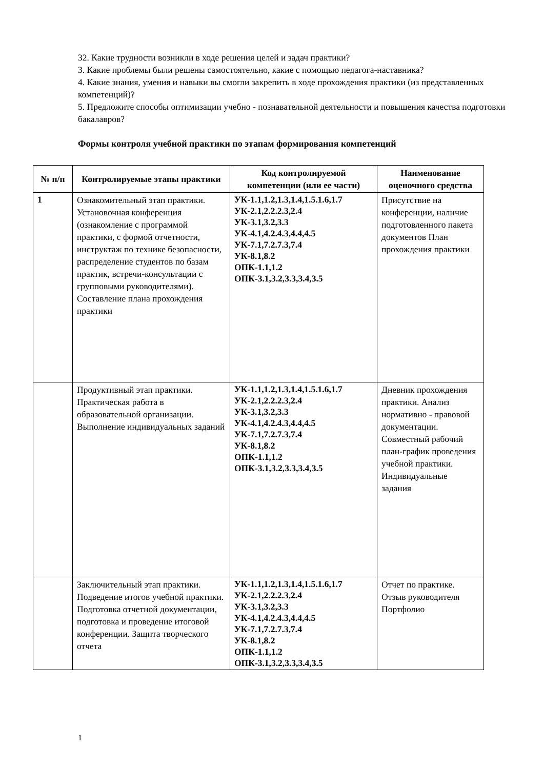32. Какие трудности возникли в ходе решения целей и задач практики?
3. Какие проблемы были решены самостоятельно, какие с помощью педагога-наставника?
4. Какие знания, умения и навыки вы смогли закрепить в ходе прохождения практики (из представленных компетенций)?
5. Предложите способы оптимизации учебно - познавательной деятельности и повышения качества подготовки бакалавров?
Формы контроля учебной практики по этапам формирования компетенций
| № п/п | Контролируемые этапы практики | Код контролируемой компетенции (или ее части) | Наименование оценочного средства |
| --- | --- | --- | --- |
| 1 | Ознакомительный этап практики. Установочная конференция (ознакомление с программой практики, с формой отчетности, инструктаж по технике безопасности, распределение студентов по базам практик, встречи-консультации с групповыми руководителями). Составление плана прохождения практики | УК-1.1,1.2,1.3,1.4,1.5.1.6,1.7 УК-2.1,2.2.2.3,2.4 УК-3.1,3.2,3.3 УК-4.1,4.2.4.3,4.4,4.5 УК-7.1,7.2.7.3,7.4 УК-8.1,8.2 ОПК-1.1,1.2 ОПК-3.1,3.2,3.3,3.4,3.5 | Присутствие на конференции, наличие подготовленного пакета документов План прохождения практики |
| | Продуктивный этап практики. Практическая работа в образовательной организации. Выполнение индивидуальных заданий | УК-1.1,1.2,1.3,1.4,1.5.1.6,1.7 УК-2.1,2.2.2.3,2.4 УК-3.1,3.2,3.3 УК-4.1,4.2.4.3,4.4,4.5 УК-7.1,7.2.7.3,7.4 УК-8.1,8.2 ОПК-1.1,1.2 ОПК-3.1,3.2,3.3,3.4,3.5 | Дневник прохождения практики. Анализ нормативно - правовой документации. Совместный рабочий план-график проведения учебной практики. Индивидуальные задания |
| | Заключительный этап практики. Подведение итогов учебной практики. Подготовка отчетной документации, подготовка и проведение итоговой конференции. Защита творческого отчета | УК-1.1,1.2,1.3,1.4,1.5.1.6,1.7 УК-2.1,2.2.2.3,2.4 УК-3.1,3.2,3.3 УК-4.1,4.2.4.3,4.4,4.5 УК-7.1,7.2.7.3,7.4 УК-8.1,8.2 ОПК-1.1,1.2 ОПК-3.1,3.2,3.3,3.4,3.5 | Отчет по практике. Отзыв руководителя Портфолио |
1